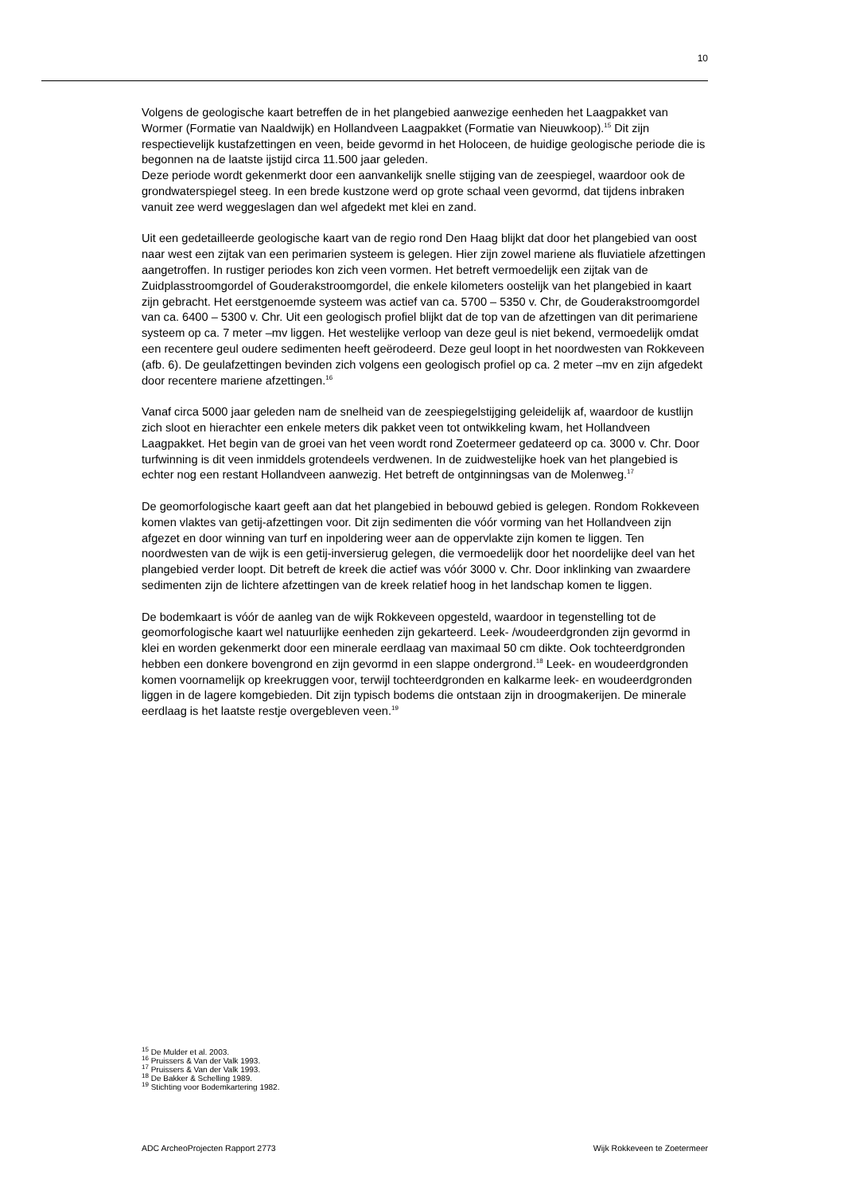10
Volgens de geologische kaart betreffen de in het plangebied aanwezige eenheden het Laagpakket van Wormer (Formatie van Naaldwijk) en Hollandveen Laagpakket (Formatie van Nieuwkoop).<sup>15</sup> Dit zijn respectievelijk kustafzettingen en veen, beide gevormd in het Holoceen, de huidige geologische periode die is begonnen na de laatste ijstijd circa 11.500 jaar geleden.
Deze periode wordt gekenmerkt door een aanvankelijk snelle stijging van de zeespiegel, waardoor ook de grondwaterspiegel steeg. In een brede kustzone werd op grote schaal veen gevormd, dat tijdens inbraken vanuit zee werd weggeslagen dan wel afgedekt met klei en zand.
Uit een gedetailleerde geologische kaart van de regio rond Den Haag blijkt dat door het plangebied van oost naar west een zijtak van een perimarien systeem is gelegen. Hier zijn zowel mariene als fluviatiele afzettingen aangetroffen. In rustiger periodes kon zich veen vormen. Het betreft vermoedelijk een zijtak van de Zuidplasstroomgordel of Gouderakstroomgordel, die enkele kilometers oostelijk van het plangebied in kaart zijn gebracht. Het eerstgenoemde systeem was actief van ca. 5700 – 5350 v. Chr, de Gouderakstroomgordel van ca. 6400 – 5300 v. Chr. Uit een geologisch profiel blijkt dat de top van de afzettingen van dit perimariene systeem op ca. 7 meter –mv liggen. Het westelijke verloop van deze geul is niet bekend, vermoedelijk omdat een recentere geul oudere sedimenten heeft geërodeerd. Deze geul loopt in het noordwesten van Rokkeveen (afb. 6). De geulafzettingen bevinden zich volgens een geologisch profiel op ca. 2 meter –mv en zijn afgedekt door recentere mariene afzettingen.<sup>16</sup>
Vanaf circa 5000 jaar geleden nam de snelheid van de zeespiegelstijging geleidelijk af, waardoor de kustlijn zich sloot en hierachter een enkele meters dik pakket veen tot ontwikkeling kwam, het Hollandveen Laagpakket. Het begin van de groei van het veen wordt rond Zoetermeer gedateerd op ca. 3000 v. Chr. Door turfwinning is dit veen inmiddels grotendeels verdwenen. In de zuidwestelijke hoek van het plangebied is echter nog een restant Hollandveen aanwezig. Het betreft de ontginningsas van de Molenweg.<sup>17</sup>
De geomorfologische kaart geeft aan dat het plangebied in bebouwd gebied is gelegen. Rondom Rokkeveen komen vlaktes van getij-afzettingen voor. Dit zijn sedimenten die vóór vorming van het Hollandveen zijn afgezet en door winning van turf en inpoldering weer aan de oppervlakte zijn komen te liggen. Ten noordwesten van de wijk is een getij-inversierug gelegen, die vermoedelijk door het noordelijke deel van het plangebied verder loopt. Dit betreft de kreek die actief was vóór 3000 v. Chr. Door inklinking van zwaardere sedimenten zijn de lichtere afzettingen van de kreek relatief hoog in het landschap komen te liggen.
De bodemkaart is vóór de aanleg van de wijk Rokkeveen opgesteld, waardoor in tegenstelling tot de geomorfologische kaart wel natuurlijke eenheden zijn gekarteerd. Leek- /woudeerdgronden zijn gevormd in klei en worden gekenmerkt door een minerale eerdlaag van maximaal 50 cm dikte. Ook tochteerdgronden hebben een donkere bovengrond en zijn gevormd in een slappe ondergrond.<sup>18</sup> Leek- en woudeerdgronden komen voornamelijk op kreekruggen voor, terwijl tochteerdgronden en kalkarme leek- en woudeerdgronden liggen in de lagere komgebieden. Dit zijn typisch bodems die ontstaan zijn in droogmakerijen. De minerale eerdlaag is het laatste restje overgebleven veen.<sup>19</sup>
<sup>15</sup> De Mulder et al. 2003.
<sup>16</sup> Pruissers & Van der Valk 1993.
<sup>17</sup> Pruissers & Van der Valk 1993.
<sup>18</sup> De Bakker & Schelling 1989.
<sup>19</sup> Stichting voor Bodemkartering 1982.
ADC ArcheoProjecten Rapport 2773 Wijk Rokkeveen te Zoetermeer